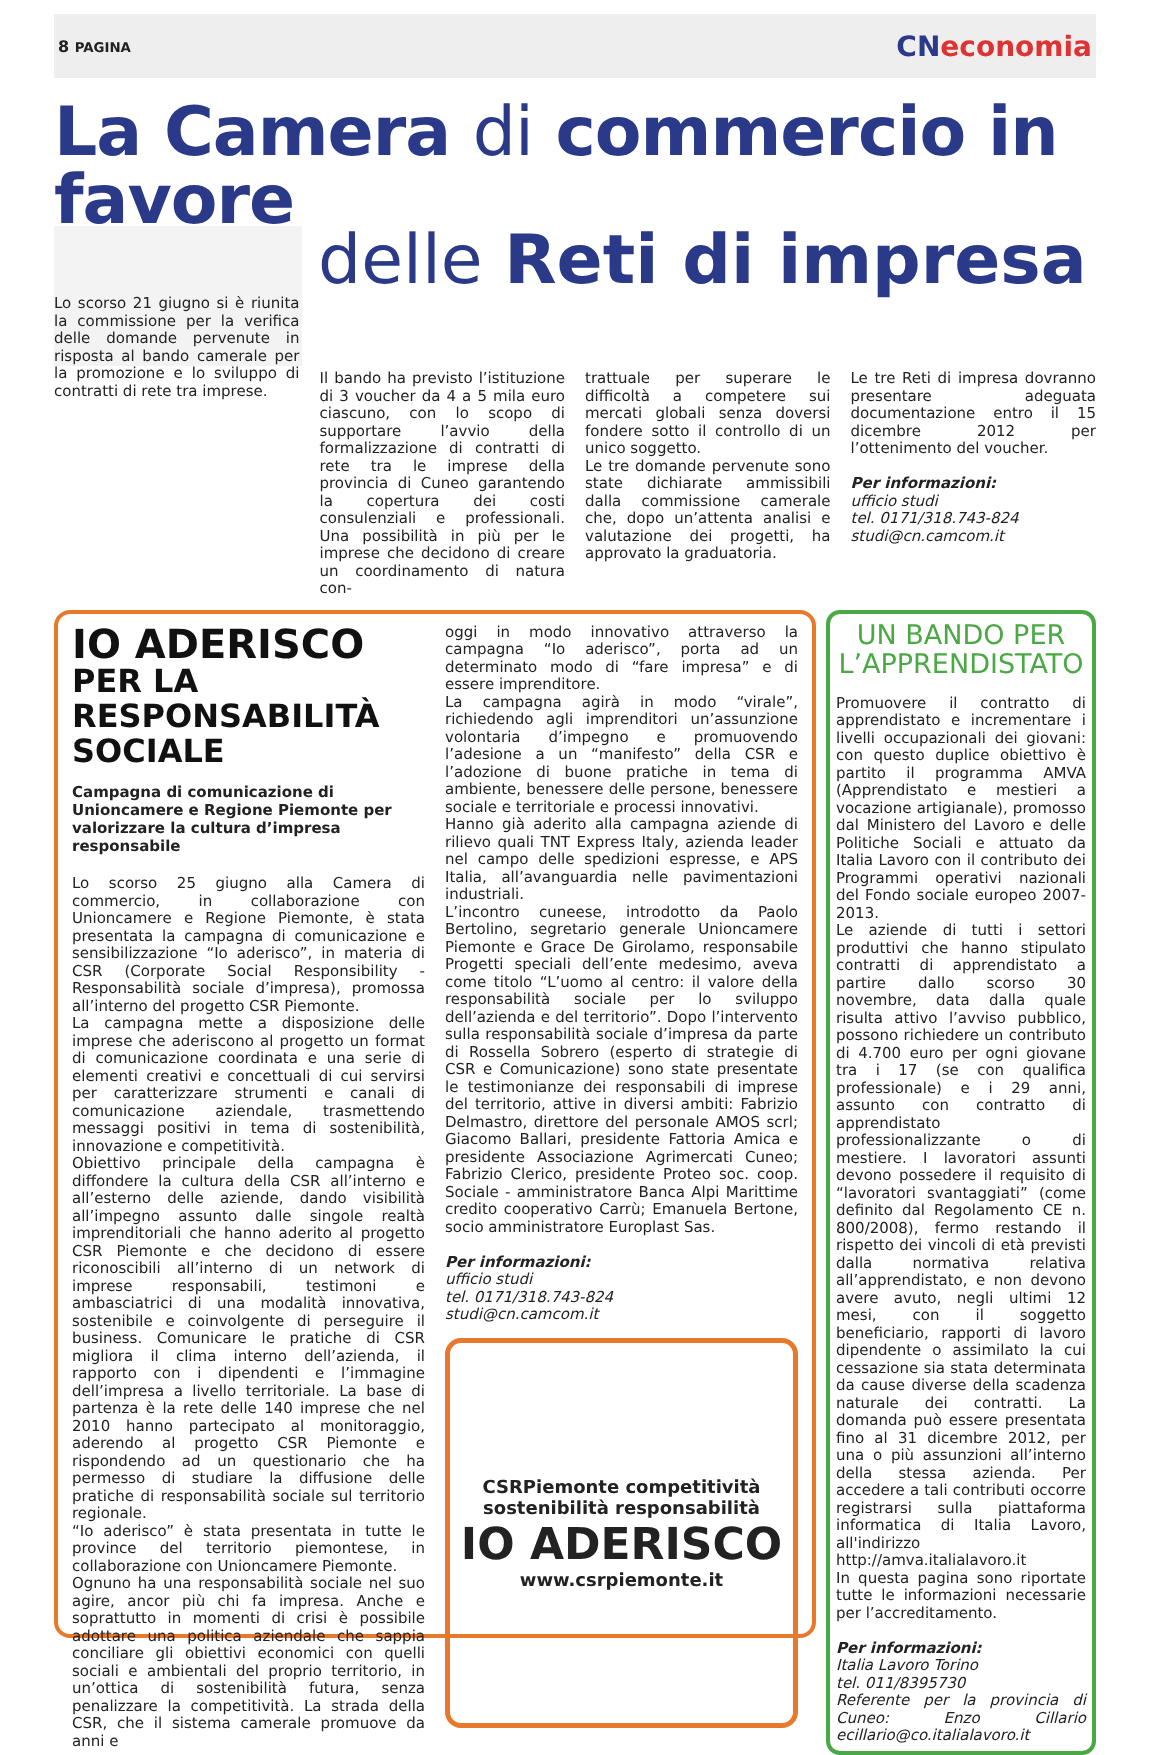8 PAGINA
CNeconomia
La Camera di commercio in favore
delle Reti di impresa
Lo scorso 21 giugno si è riunita la commissione per la verifica delle domande pervenute in risposta al bando camerale per la promozione e lo sviluppo di contratti di rete tra imprese.
Il bando ha previsto l’istituzione di 3 voucher da 4 a 5 mila euro ciascuno, con lo scopo di supportare l’avvio della formalizzazione di contratti di rete tra le imprese della provincia di Cuneo garantendo la copertura dei costi consulenziali e professionali. Una possibilità in più per le imprese che decidono di creare un coordinamento di natura con-
trattuale per superare le difficoltà a competere sui mercati globali senza doversi fondere sotto il controllo di un unico soggetto.
Le tre domande pervenute sono state dichiarate ammissibili dalla commissione camerale che, dopo un’attenta analisi e valutazione dei progetti, ha approvato la graduatoria.
Le tre Reti di impresa dovranno presentare adeguata documentazione entro il 15 dicembre 2012 per l’ottenimento del voucher.
Per informazioni:
ufficio studi
tel. 0171/318.743-824
studi@cn.camcom.it
IO ADERISCO
PER LA
RESPONSABILITÀ
SOCIALE
Campagna di comunicazione di Unioncamere e Regione Piemonte per valorizzare la cultura d’impresa responsabile
Lo scorso 25 giugno alla Camera di commercio, in collaborazione con Unioncamere e Regione Piemonte, è stata presentata la campagna di comunicazione e sensibilizzazione “Io aderisco”, in materia di CSR (Corporate Social Responsibility - Responsabilità sociale d’impresa), promossa all’interno del progetto CSR Piemonte.
La campagna mette a disposizione delle imprese che aderiscono al progetto un format di comunicazione coordinata e una serie di elementi creativi e concettuali di cui servirsi per caratterizzare strumenti e canali di comunicazione aziendale, trasmettendo messaggi positivi in tema di sostenibilità, innovazione e competitività.
Obiettivo principale della campagna è diffondere la cultura della CSR all’interno e all’esterno delle aziende, dando visibilità all’impegno assunto dalle singole realtà imprenditoriali che hanno aderito al progetto CSR Piemonte e che decidono di essere riconoscibili all’interno di un network di imprese responsabili, testimoni e ambasciatrici di una modalità innovativa, sostenibile e coinvolgente di perseguire il business. Comunicare le pratiche di CSR migliora il clima interno dell’azienda, il rapporto con i dipendenti e l’immagine dell’impresa a livello territoriale. La base di partenza è la rete delle 140 imprese che nel 2010 hanno partecipato al monitoraggio, aderendo al progetto CSR Piemonte e rispondendo ad un questionario che ha permesso di studiare la diffusione delle pratiche di responsabilità sociale sul territorio regionale.
“Io aderisco” è stata presentata in tutte le province del territorio piemontese, in collaborazione con Unioncamere Piemonte.
Ognuno ha una responsabilità sociale nel suo agire, ancor più chi fa impresa. Anche e soprattutto in momenti di crisi è possibile adottare una politica aziendale che sappia conciliare gli obiettivi economici con quelli sociali e ambientali del proprio territorio, in un’ottica di sostenibilità futura, senza penalizzare la competitività. La strada della CSR, che il sistema camerale promuove da anni e
oggi in modo innovativo attraverso la campagna “Io aderisco”, porta ad un determinato modo di “fare impresa” e di essere imprenditore.
La campagna agirà in modo “virale”, richiedendo agli imprenditori un’assunzione volontaria d’impegno e promuovendo l’adesione a un “manifesto” della CSR e l’adozione di buone pratiche in tema di ambiente, benessere delle persone, benessere sociale e territoriale e processi innovativi.
Hanno già aderito alla campagna aziende di rilievo quali TNT Express Italy, azienda leader nel campo delle spedizioni espresse, e APS Italia, all’avanguardia nelle pavimentazioni industriali.
L’incontro cuneese, introdotto da Paolo Bertolino, segretario generale Unioncamere Piemonte e Grace De Girolamo, responsabile Progetti speciali dell’ente medesimo, aveva come titolo “L’uomo al centro: il valore della responsabilità sociale per lo sviluppo dell’azienda e del territorio”. Dopo l’intervento sulla responsabilità sociale d’impresa da parte di Rossella Sobrero (esperto di strategie di CSR e Comunicazione) sono state presentate le testimonianze dei responsabili di imprese del territorio, attive in diversi ambiti: Fabrizio Delmastro, direttore del personale AMOS scrl; Giacomo Ballari, presidente Fattoria Amica e presidente Associazione Agrimercati Cuneo; Fabrizio Clerico, presidente Proteo soc. coop. Sociale - amministratore Banca Alpi Marittime credito cooperativo Carrù; Emanuela Bertone, socio amministratore Europlast Sas.
Per informazioni:
ufficio studi
tel. 0171/318.743-824
studi@cn.camcom.it
CSRPiemonte competitività sostenibilità responsabilità
IO ADERISCO
www.csrpiemonte.it
UN BANDO PER L’APPRENDISTATO
Promuovere il contratto di apprendistato e incrementare i livelli occupazionali dei giovani: con questo duplice obiettivo è partito il programma AMVA (Apprendistato e mestieri a vocazione artigianale), promosso dal Ministero del Lavoro e delle Politiche Sociali e attuato da Italia Lavoro con il contributo dei Programmi operativi nazionali del Fondo sociale europeo 2007-2013.
Le aziende di tutti i settori produttivi che hanno stipulato contratti di apprendistato a partire dallo scorso 30 novembre, data dalla quale risulta attivo l’avviso pubblico, possono richiedere un contributo di 4.700 euro per ogni giovane tra i 17 (se con qualifica professionale) e i 29 anni, assunto con contratto di apprendistato professionalizzante o di mestiere. I lavoratori assunti devono possedere il requisito di “lavoratori svantaggiati” (come definito dal Regolamento CE n. 800/2008), fermo restando il rispetto dei vincoli di età previsti dalla normativa relativa all’apprendistato, e non devono avere avuto, negli ultimi 12 mesi, con il soggetto beneficiario, rapporti di lavoro dipendente o assimilato la cui cessazione sia stata determinata da cause diverse della scadenza naturale dei contratti. La domanda può essere presentata fino al 31 dicembre 2012, per una o più assunzioni all’interno della stessa azienda. Per accedere a tali contributi occorre registrarsi sulla piattaforma informatica di Italia Lavoro, all'indirizzo http://amva.italialavoro.it
In questa pagina sono riportate tutte le informazioni necessarie per l’accreditamento.
Per informazioni:
Italia Lavoro Torino
tel. 011/8395730
Referente per la provincia di Cuneo: Enzo Cillario ecillario@co.italialavoro.it